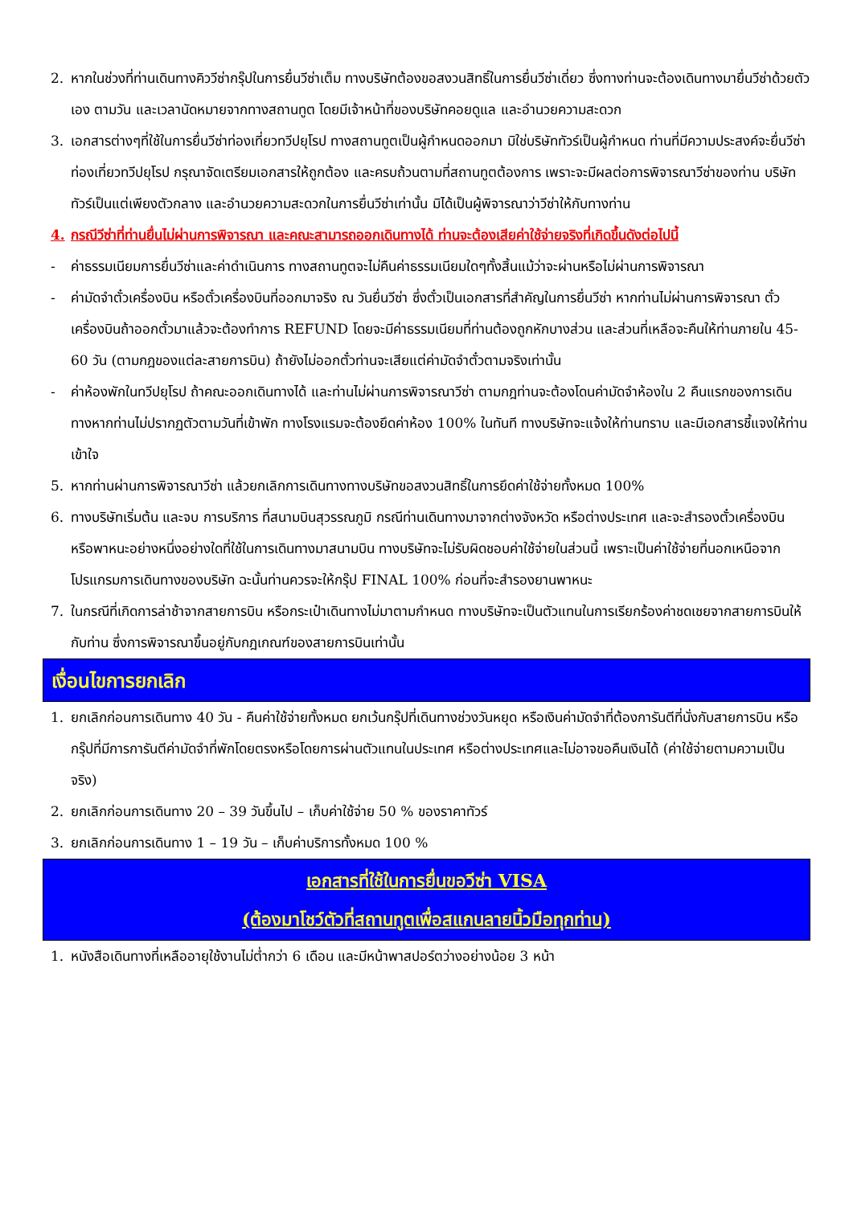2. หากในช่วงที่ท่านเดินทางคิววีซ่ากรุ๊ปในการยื่นวีซ่าเต็ม ทางบริษัทต้องขอสงวนสิทธิ์ในการยื่นวีซ่าเดี่ยว ซึ่งทางท่านจะต้องเดินทางมายื่นวีซ่าด้วยตัวเอง ตามวัน และเวลานัดหมายจากทางสถานทูต โดยมีเจ้าหน้าที่ของบริษัทคอยดูแล และอำนวยความสะดวก
3. เอกสารต่างๆที่ใช้ในการยื่นวีซ่าท่องเที่ยวทวีปยุโรป ทางสถานทูตเป็นผู้กำหนดออกมา มิใช่บริษัททัวร์เป็นผู้กำหนด ท่านที่มีความประสงค์จะยื่นวีซ่าท่องเที่ยวทวีปยุโรป กรุณาจัดเตรียมเอกสารให้ถูกต้อง และครบถ้วนตามที่สถานทูตต้องการ เพราะจะมีผลต่อการพิจารณาวีซ่าของท่าน บริษัททัวร์เป็นแต่เพียงตัวกลาง และอำนวยความสะดวกในการยื่นวีซ่าเท่านั้น มิได้เป็นผู้พิจารณาว่าวีซ่าให้กับทางท่าน
4. กรณีวีซ่าที่ท่านยื่นไม่ผ่านการพิจารณา และคณะสามารถออกเดินทางได้ ท่านจะต้องเสียค่าใช้จ่ายจริงที่เกิดขึ้นดังต่อไปนี้
- ค่าธรรมเนียมการยื่นวีซ่าและค่าดำเนินการ ทางสถานทูตจะไม่คืนค่าธรรมเนียมใดๆทั้งสิ้นแม้ว่าจะผ่านหรือไม่ผ่านการพิจารณา
- ค่ามัดจำตั๋วเครื่องบิน หรือตั๋วเครื่องบินที่ออกมาจริง ณ วันยื่นวีซ่า ซึ่งตั๋วเป็นเอกสารที่สำคัญในการยื่นวีซ่า หากท่านไม่ผ่านการพิจารณา ตั๋วเครื่องบินถ้าออกตั๋วมาแล้วจะต้องทำการ REFUND โดยจะมีค่าธรรมเนียมที่ท่านต้องถูกหักบางส่วน และส่วนที่เหลือจะคืนให้ท่านภายใน 45-60 วัน (ตามกฎของแต่ละสายการบิน) ถ้ายังไม่ออกตั๋วท่านจะเสียแต่ค่ามัดจำตั๋วตามจริงเท่านั้น
- ค่าห้องพักในทวีปยุโรป ถ้าคณะออกเดินทางได้ และท่านไม่ผ่านการพิจารณาวีซ่า ตามกฎท่านจะต้องโดนค่ามัดจำห้องใน 2 คืนแรกของการเดินทางหากท่านไม่ปรากฏตัวตามวันที่เข้าพัก ทางโรงแรมจะต้องยึดค่าห้อง 100% ในทันที ทางบริษัทจะแจ้งให้ท่านทราบ และมีเอกสารชี้แจงให้ท่านเข้าใจ
5. หากท่านผ่านการพิจารณาวีซ่า แล้วยกเลิกการเดินทางทางบริษัทขอสงวนสิทธิ์ในการยึดค่าใช้จ่ายทั้งหมด 100%
6. ทางบริษัทเริ่มต้น และจบ การบริการ ที่สนามบินสุวรรณภูมิ กรณีท่านเดินทางมาจากต่างจังหวัด หรือต่างประเทศ และจะสำรองตั๋วเครื่องบิน หรือพาหนะอย่างหนึ่งอย่างใดที่ใช้ในการเดินทางมาสนามบิน ทางบริษัทจะไม่รับผิดชอบค่าใช้จ่ายในส่วนนี้ เพราะเป็นค่าใช้จ่ายที่นอกเหนือจากโปรแกรมการเดินทางของบริษัท ฉะนั้นท่านควรจะให้กรุ๊ป FINAL 100% ก่อนที่จะสำรองยานพาหนะ
7. ในกรณีที่เกิดการล่าช้าจากสายการบิน หรือกระเป๋าเดินทางไม่มาตามกำหนด ทางบริษัทจะเป็นตัวแทนในการเรียกร้องค่าชดเชยจากสายการบินให้กับท่าน ซึ่งการพิจารณาขึ้นอยู่กับกฎเกณฑ์ของสายการบินเท่านั้น
เงื่อนไขการยกเลิก
1. ยกเลิกก่อนการเดินทาง 40 วัน - คืนค่าใช้จ่ายทั้งหมด ยกเว้นกรุ๊ปที่เดินทางช่วงวันหยุด หรือเงินค่ามัดจำที่ต้องการันตีที่นั่งกับสายการบิน หรือ กรุ๊ปที่มีการการันตีค่ามัดจำที่พักโดยตรงหรือโดยการผ่านตัวแทนในประเทศ หรือต่างประเทศและไม่อาจขอคืนเงินได้ (ค่าใช้จ่ายตามความเป็นจริง)
2. ยกเลิกก่อนการเดินทาง 20 – 39 วันขึ้นไป – เก็บค่าใช้จ่าย 50 % ของราคาทัวร์
3. ยกเลิกก่อนการเดินทาง 1 – 19 วัน – เก็บค่าบริการทั้งหมด 100 %
เอกสารที่ใช้ในการยื่นขอวีซ่า VISA
(ต้องมาโชว์ตัวที่สถานทูตเพื่อสแกนลายนิ้วมือทุกท่าน)
1. หนังสือเดินทางที่เหลืออายุใช้งานไม่ต่ำกว่า 6 เดือน และมีหน้าพาสปอร์ตว่างอย่างน้อย 3 หน้า